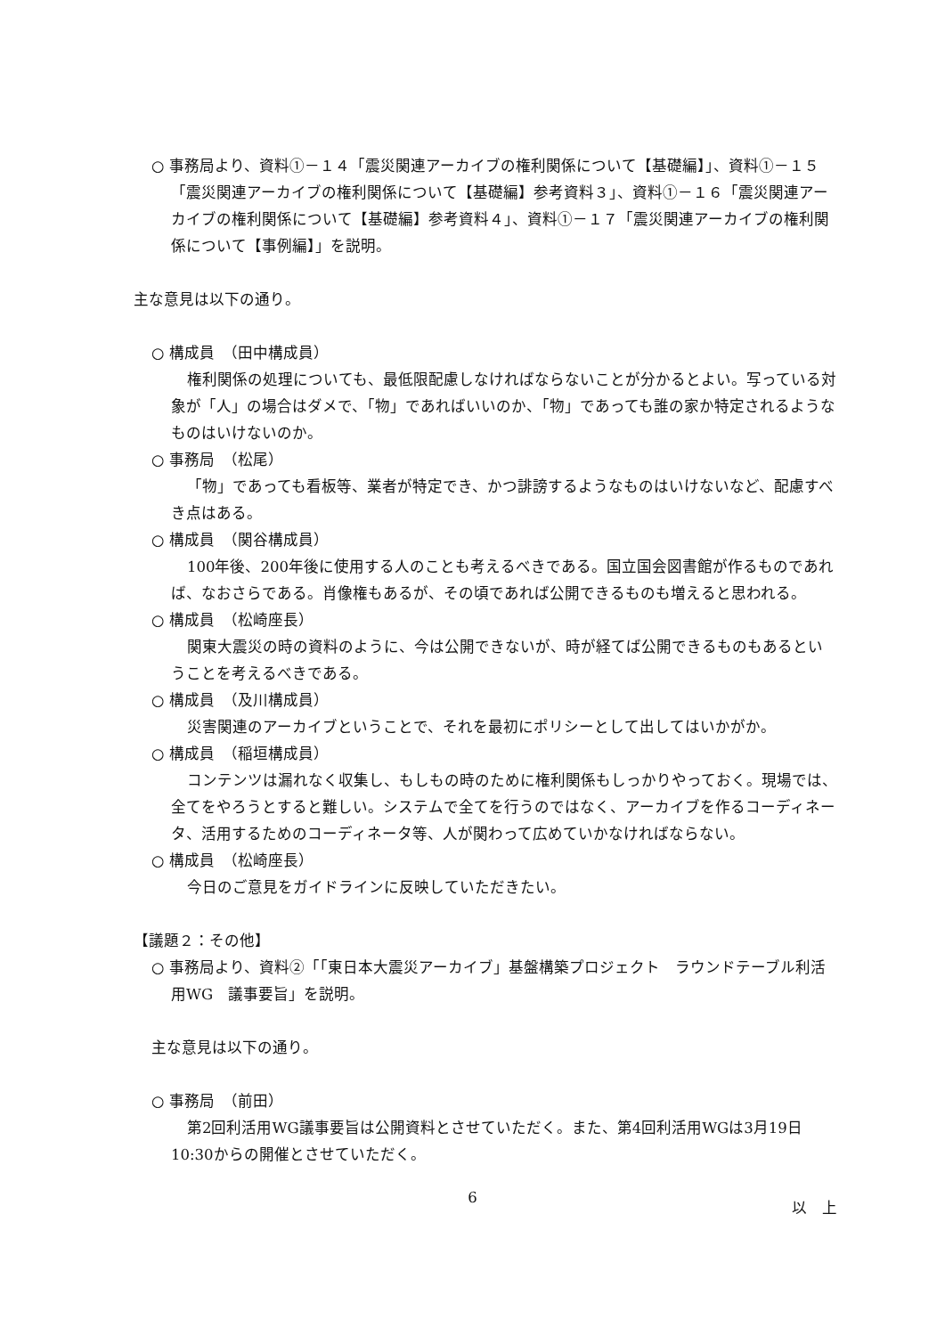○ 事務局より、資料①－１４「震災関連アーカイブの権利関係について【基礎編】」、資料①－１５「震災関連アーカイブの権利関係について【基礎編】参考資料３」、資料①－１６「震災関連アーカイブの権利関係について【基礎編】参考資料４」、資料①－１７「震災関連アーカイブの権利関係について【事例編】」を説明。
主な意見は以下の通り。
○ 構成員　（田中構成員）
権利関係の処理についても、最低限配慮しなければならないことが分かるとよい。写っている対象が「人」の場合はダメで、「物」であればいいのか、「物」であっても誰の家か特定されるようなものはいけないのか。
○ 事務局　（松尾）
「物」であっても看板等、業者が特定でき、かつ誹謗するようなものはいけないなど、配慮すべき点はある。
○ 構成員　（関谷構成員）
100年後、200年後に使用する人のことも考えるべきである。国立国会図書館が作るものであれば、なおさらである。肖像権もあるが、その頃であれば公開できるものも増えると思われる。
○ 構成員　（松崎座長）
関東大震災の時の資料のように、今は公開できないが、時が経てば公開できるものもあるということを考えるべきである。
○ 構成員　（及川構成員）
災害関連のアーカイブということで、それを最初にポリシーとして出してはいかがか。
○ 構成員　（稲垣構成員）
コンテンツは漏れなく収集し、もしもの時のために権利関係もしっかりやっておく。現場では、全てをやろうとすると難しい。システムで全てを行うのではなく、アーカイブを作るコーディネータ、活用するためのコーディネータ等、人が関わって広めていかなければならない。
○ 構成員　（松崎座長）
今日のご意見をガイドラインに反映していただきたい。
【議題２：その他】
○ 事務局より、資料②「「東日本大震災アーカイブ」基盤構築プロジェクト　ラウンドテーブル利活用WG　議事要旨」を説明。
主な意見は以下の通り。
○ 事務局　（前田）
第2回利活用WG議事要旨は公開資料とさせていただく。また、第4回利活用WGは3月19日10:30からの開催とさせていただく。
以　上
6